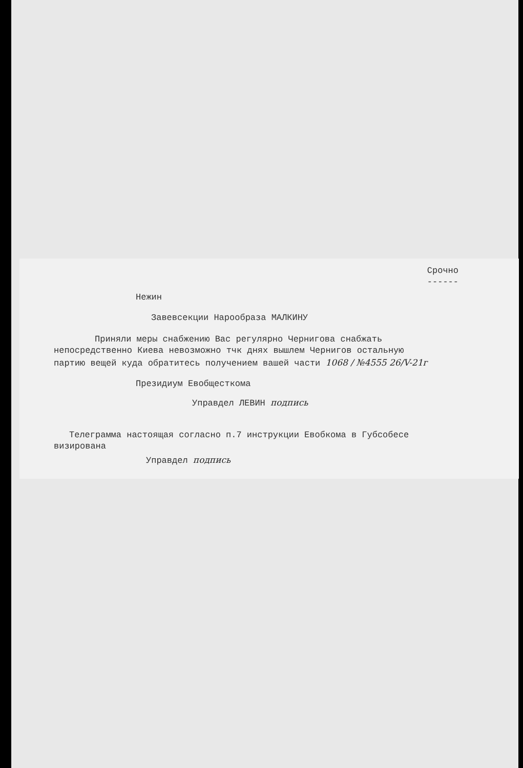Срочно
------
Нежин
Завевсекции Нарообраза МАЛКИНУ
Приняли меры снабжению Вас регулярно Чернигова снабжать
непосредственно Киева невозможно тчк днях вышлем Чернигов остальную
партию вещей куда обратитесь получением вашей части 1068 / №4555 26/V-21г
Президиум Евобщесткома
Управдел ЛЕВИН подпись
Телеграмма настоящая согласно п.7 инструкции Евобкома в Губсобесе
визирована
Управдел подпись